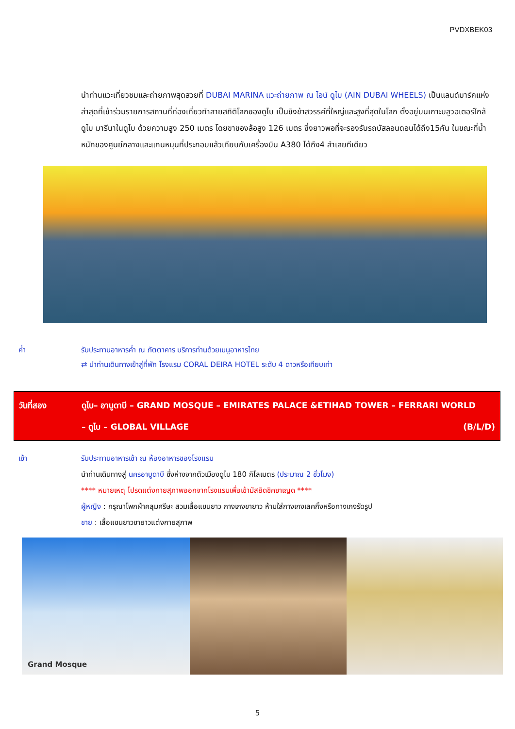PVDXBEK03
นำท่านแวะเที่ยวชมและถ่ายภาพสุดสวยที่ DUBAI MARINA แวะถ่ายภาพ ณ ไอน์ ดูไบ (AIN DUBAI WHEELS) เป็นแลนด์มาร์คแห่งล่าสุดที่เข้าร่วมรายการสถานที่ท่องเที่ยวทำลายสถิติโลกของดูไบ เป็นชิงช้าสวรรค์ที่ใหญ่และสูงที่สุดในโลก ตั้งอยู่บนเกาะบลูวอเตอร์ใกล้ดูไบ มารีนาในดูไบ ด้วยความสูง 250 เมตร โดยขาของล้อสูง 126 เมตร ซึ่งยาวพอที่จะรองรับรถบัสลอนดอนได้ถึง15คัน ในขณะที่น้ำหนักของศูนย์กลางและแกนหมุนที่ประกอบแล้วเทียบกับเครื่องบิน A380 ได้ถึง4 ลำเลยทีเดียว
ค่ำ รับประทานอาหารค่ำ ณ ภัตตาคาร บริการท่านด้วยเมนูอาหารไทย
⇄ นำท่านเดินทางเข้าสู่ที่พัก โรงแรม CORAL DEIRA HOTEL ระดับ 4 ดาวหรือเทียบเท่า
วันที่สอง ดูไบ– อาบูดาบี – GRAND MOSQUE – EMIRATES PALACE &ETIHAD TOWER – FERRARI WORLD
– ดูไบ – GLOBAL VILLAGE (B/L/D)
เช้า รับประทานอาหารเช้า ณ ห้องอาหารของโรงแรม
นำท่านเดินทางสู่ นครอาบูดาบี ซึ่งห่างจากตัวเมืองดูไบ 180 กิโลเมตร (ประมาณ 2 ชั่วโมง)
**** หมายเหตุ โปรดแต่งกายสุภาพออกจากโรงแรมเพื่อเข้ามัสยิดชิคซาเญด ****
ผู้หญิง : กรุณาโพกผ้าคลุมศรีษะ สวมเสื้อแขนยาว กางเกงขายาว ห้ามใส่กางเกงเลคกิ้งหรือกางเกงรัดรูป
ชาย : เสื้อแขนยาวขายาวแต่งกายสุภาพ
Grand Mosque
5